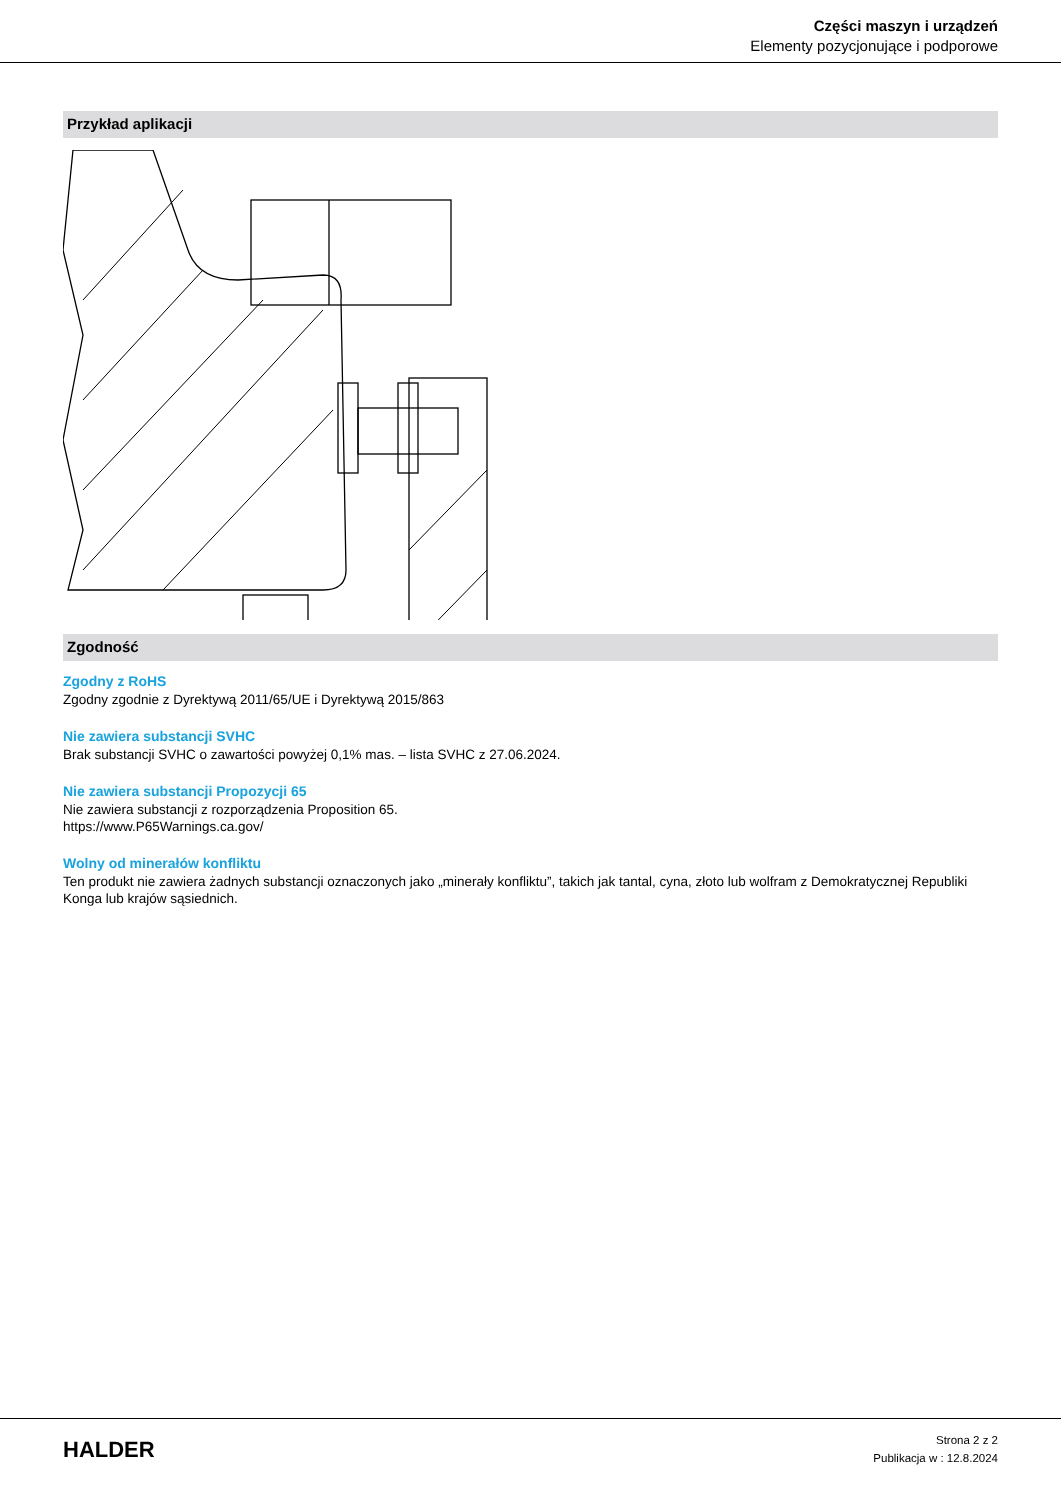Części maszyn i urządzeń
Elementy pozycjonujące i podporowe
Przykład aplikacji
Zgodność
Zgodny z RoHS
Zgodny zgodnie z Dyrektywą 2011/65/UE i Dyrektywą 2015/863
Nie zawiera substancji SVHC
Brak substancji SVHC o zawartości powyżej 0,1% mas. – lista SVHC z 27.06.2024.
Nie zawiera substancji Propozycji 65
Nie zawiera substancji z rozporządzenia Proposition 65.
https://www.P65Warnings.ca.gov/
Wolny od minerałów konfliktu
Ten produkt nie zawiera żadnych substancji oznaczonych jako „minerały konfliktu”, takich jak tantal, cyna, złoto lub wolfram z Demokratycznej Republiki Konga lub krajów sąsiednich.
HALDER
Strona 2 z 2
Publikacja w : 12.8.2024